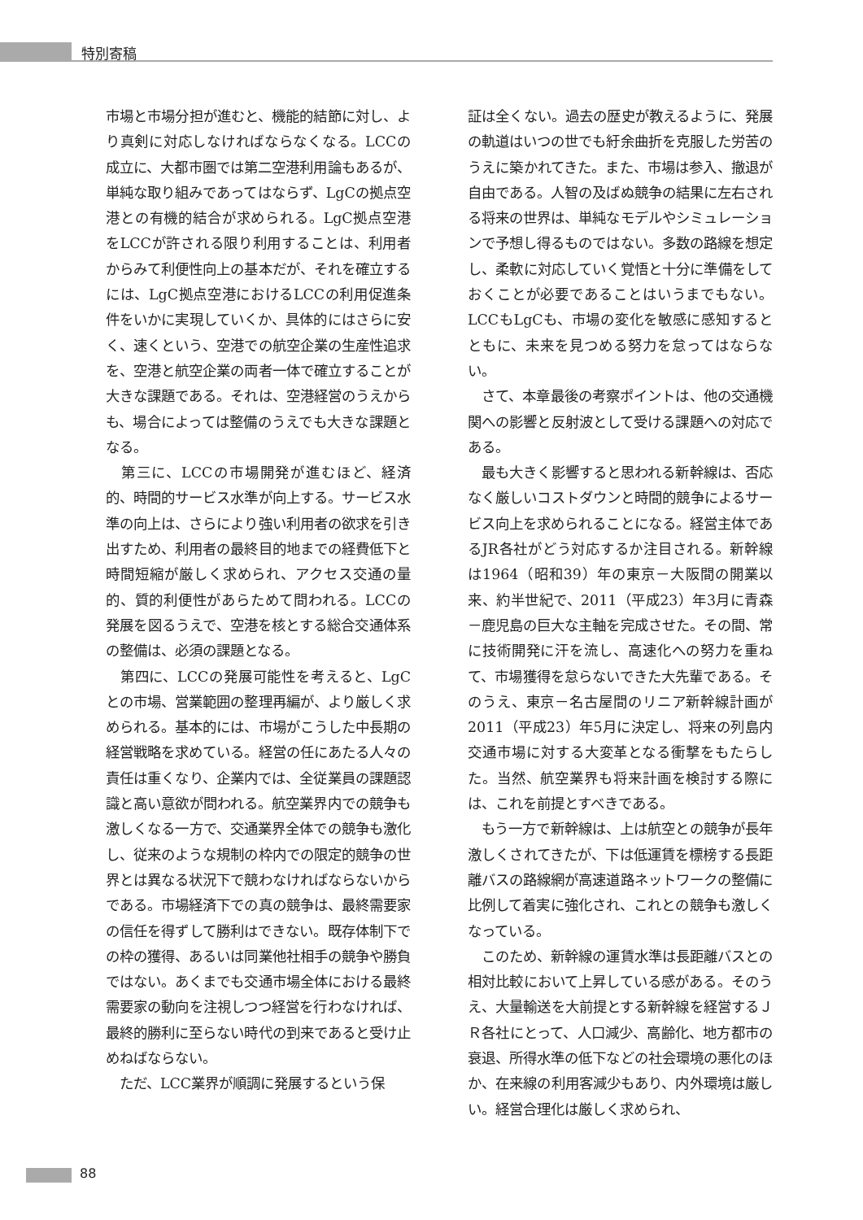特別寄稿
市場と市場分担が進むと、機能的結節に対し、より真剣に対応しなければならなくなる。LCCの成立に、大都市圏では第二空港利用論もあるが、単純な取り組みであってはならず、LgCの拠点空港との有機的結合が求められる。LgC拠点空港をLCCが許される限り利用することは、利用者からみて利便性向上の基本だが、それを確立するには、LgC拠点空港におけるLCCの利用促進条件をいかに実現していくか、具体的にはさらに安く、速くという、空港での航空企業の生産性追求を、空港と航空企業の両者一体で確立することが大きな課題である。それは、空港経営のうえからも、場合によっては整備のうえでも大きな課題となる。
　第三に、LCCの市場開発が進むほど、経済的、時間的サービス水準が向上する。サービス水準の向上は、さらにより強い利用者の欲求を引き出すため、利用者の最終目的地までの経費低下と時間短縮が厳しく求められ、アクセス交通の量的、質的利便性があらためて問われる。LCCの発展を図るうえで、空港を核とする総合交通体系の整備は、必須の課題となる。
　第四に、LCCの発展可能性を考えると、LgCとの市場、営業範囲の整理再編が、より厳しく求められる。基本的には、市場がこうした中長期の経営戦略を求めている。経営の任にあたる人々の責任は重くなり、企業内では、全従業員の課題認識と高い意欲が問われる。航空業界内での競争も激しくなる一方で、交通業界全体での競争も激化し、従来のような規制の枠内での限定的競争の世界とは異なる状況下で競わなければならないからである。市場経済下での真の競争は、最終需要家の信任を得ずして勝利はできない。既存体制下での枠の獲得、あるいは同業他社相手の競争や勝負ではない。あくまでも交通市場全体における最終需要家の動向を注視しつつ経営を行わなければ、最終的勝利に至らない時代の到来であると受け止めねばならない。
　ただ、LCC業界が順調に発展するという保
証は全くない。過去の歴史が教えるように、発展の軌道はいつの世でも紆余曲折を克服した労苦のうえに築かれてきた。また、市場は参入、撤退が自由である。人智の及ばぬ競争の結果に左右される将来の世界は、単純なモデルやシミュレーションで予想し得るものではない。多数の路線を想定し、柔軟に対応していく覚悟と十分に準備をしておくことが必要であることはいうまでもない。LCCもLgCも、市場の変化を敏感に感知するとともに、未来を見つめる努力を怠ってはならない。
　さて、本章最後の考察ポイントは、他の交通機関への影響と反射波として受ける課題への対応である。
　最も大きく影響すると思われる新幹線は、否応なく厳しいコストダウンと時間的競争によるサービス向上を求められることになる。経営主体であるJR各社がどう対応するか注目される。新幹線は1964（昭和39）年の東京－大阪間の開業以来、約半世紀で、2011（平成23）年3月に青森－鹿児島の巨大な主軸を完成させた。その間、常に技術開発に汗を流し、高速化への努力を重ねて、市場獲得を怠らないできた大先輩である。そのうえ、東京－名古屋間のリニア新幹線計画が2011（平成23）年5月に決定し、将来の列島内交通市場に対する大変革となる衝撃をもたらした。当然、航空業界も将来計画を検討する際には、これを前提とすべきである。
　もう一方で新幹線は、上は航空との競争が長年激しくされてきたが、下は低運賃を標榜する長距離バスの路線網が高速道路ネットワークの整備に比例して着実に強化され、これとの競争も激しくなっている。
　このため、新幹線の運賃水準は長距離バスとの相対比較において上昇している感がある。そのうえ、大量輸送を大前提とする新幹線を経営するＪＲ各社にとって、人口減少、高齢化、地方都市の衰退、所得水準の低下などの社会環境の悪化のほか、在来線の利用客減少もあり、内外環境は厳しい。経営合理化は厳しく求められ、
88